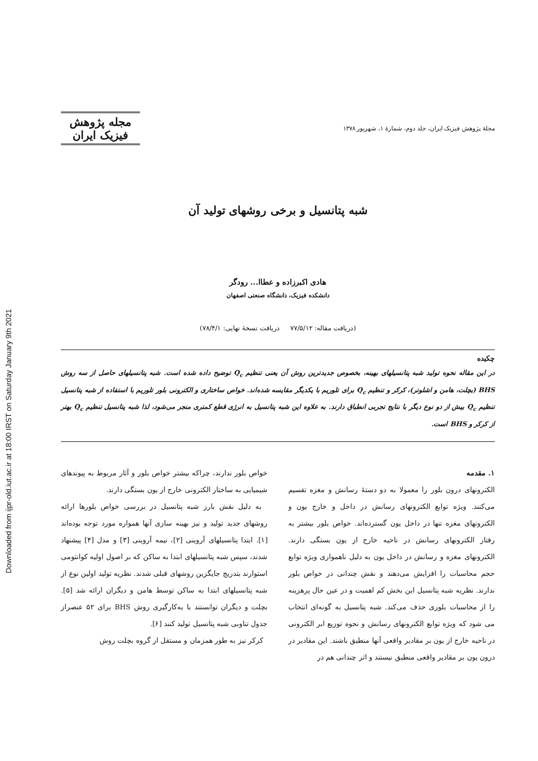Downloaded from ijpr-old.iut.ac.ir at 18:00 IRST on Saturday January 9th 2021
مجلهٔ پژوهش فیزیک ایران، جلد دوم، شمارهٔ ۱، شهریور ۱۳۷۸
مجله پژوهش فیزیک ایران
شبه پتانسیل و برخی روشهای تولید آن
هادی اکبرزاده و عطاا... رودگر
دانشکده فیزیک، دانشگاه صنعتی اصفهان
(دریافت مقاله: ۷۷/۵/۱۲ دریافت نسخهٔ نهایی: ۷۸/۴/۱)
چکیده
در این مقاله نحوه تولید شبه پتانسیلهای بهینه، بخصوص جدیدترین روش آن یعنی تنظیم Q<sub>c</sub> توضیح داده شده است. شبه پتانسیلهای حاصل از سه روش BHS (بچلت، هامن و اشلوتر)، کرکر و تنظیم Q<sub>c</sub> برای تلوریم با یکدیگر مقایسه شده‌اند. خواص ساختاری و الکترونی بلور تلوریم با استفاده از شبه پتانسیل تنظیم Q<sub>c</sub> بیش از دو نوع دیگر با نتایج تجربی انطباق دارند. به علاوه این شبه پتانسیل به انرژی قطع کمتری منجر می‌شود، لذا شبه پتانسیل تنظیم Q<sub>c</sub> بهتر از کرکر و BHS است.
۱. مقدمه
الکترونهای درون بلور را معمولا به دو دستهٔ رسانش و مغزه تقسیم می‌کنند. ویژه توابع الکترونهای رسانش در داخل و خارج یون و الکترونهای مغزه تنها در داخل یون گسترده‌اند. خواص بلور بیشتر به رفتار الکترونهای رسانش در ناحیه خارج از یون بستگی دارند. الکترونهای مغزه و رسانش در داخل یون به دلیل ناهمواری ویژه توابع حجم محاسبات را افزایش می‌دهند و نقش چندانی در خواص بلور ندارند. نظریه شبه پتانسیل این بخش کم اهمیت و در عین حال پرهزینه را از محاسبات بلوری حذف می‌کند. شبه پتانسیل به گونه‌ای انتخاب می شود که ویژه توابع الکترونهای رسانش و نحوه توزیع ابر الکترونی در ناحیه خارج از یون بر مقادیر واقعی آنها منطبق باشند. این مقادیر در درون یون بر مقادیر واقعی منطبق نیستند و اثر چندانی هم در
خواص بلور ندارند، چراکه بیشتر خواص بلور و آثار مربوط به پیوندهای شیمیایی به ساختار الکترونی خارج از یون بستگی دارند.
به دلیل نقش بارز شبه پتانسیل در بررسی خواص بلورها ارائه روشهای جدید تولید و نیز بهینه سازی آنها همواره مورد توجه بوده‌اند [۱]. ابتدا پتانسیلهای آروینی [۲]، نیمه آروینی [۳] و مدل [۴] پیشنهاد شدند، سپس شبه پتانسیلهای ابتدا به ساکن که بر اصول اولیه کوانتومی استوارند بتدریج جایگزین روشهای قبلی شدند. نظریه تولید اولین نوع از شبه پتانسیلهای ابتدا به ساکن توسط هامن و دیگران ارائه شد [۵]. بچلت و دیگران توانستند با به‌کارگیری روش BHS برای ۵۲ عنصراز جدول تناوبی شبه پتانسیل تولید کنند [۶].
کرکر نیز به طور همزمان و مستقل از گروه بچلت روش